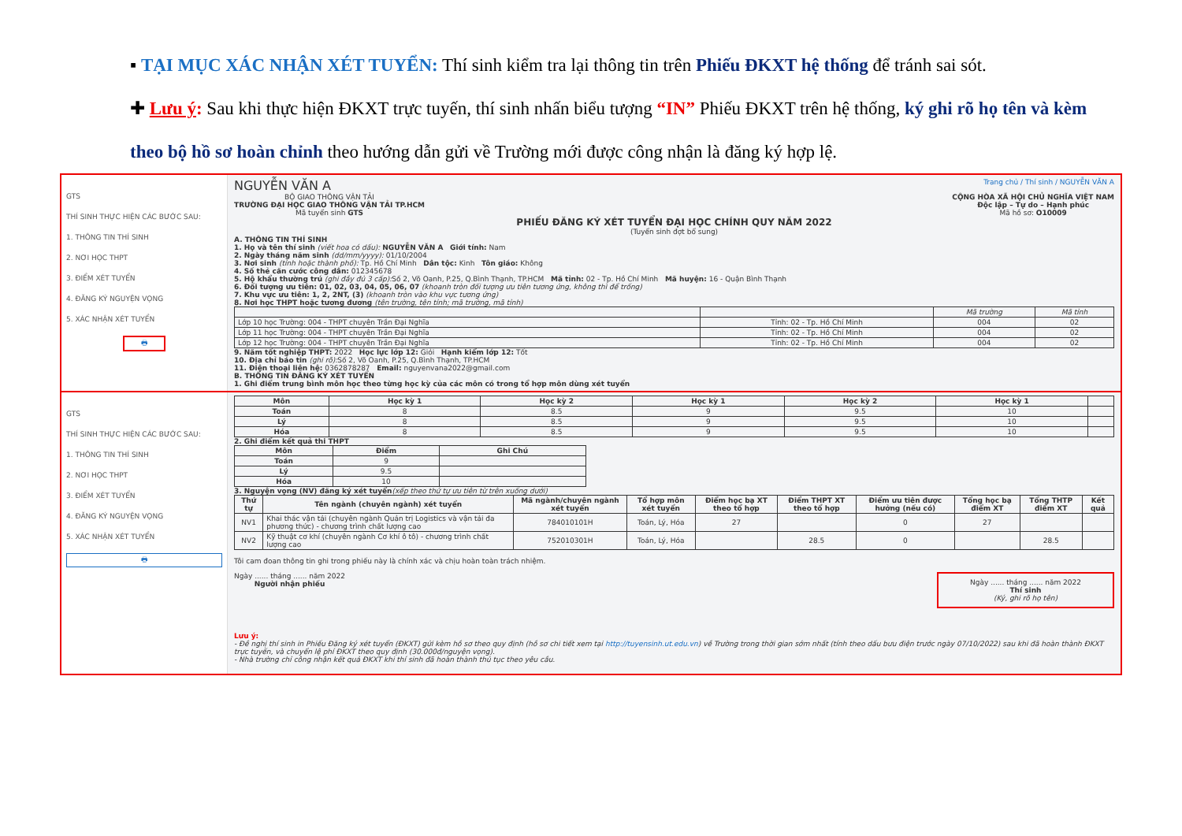▪ TẠI MỤC XÁC NHẬN XÉT TUYỂN: Thí sinh kiểm tra lại thông tin trên Phiếu ĐKXT hệ thống để tránh sai sót.
✚ Lưu ý: Sau khi thực hiện ĐKXT trực tuyến, thí sinh nhấn biểu tượng “IN” Phiếu ĐKXT trên hệ thống, ký ghi rõ họ tên và kèm theo bộ hồ sơ hoàn chỉnh theo hướng dẫn gửi về Trường mới được công nhận là đăng ký hợp lệ.
GTS
THÍ SINH THỰC HIỆN CÁC BƯỚC SAU:
1. THÔNG TIN THÍ SINH
2. NƠI HỌC THPT
3. ĐIỂM XÉT TUYỂN
4. ĐĂNG KÝ NGUYỆN VỌNG
5. XÁC NHẬN XÉT TUYỂN
🖶
NGUYỄN VĂN A Trang chủ / Thí sinh / NGUYỄN VĂN A
BỘ GIAO THÔNG VẬN TẢI
TRƯỜNG ĐẠI HỌC GIAO THÔNG VẬN TẢI TP.HCM
Mã tuyển sinh GTS
CỘNG HÒA XÃ HỘI CHỦ NGHĨA VIỆT NAM
Độc lập – Tự do – Hạnh phúc
Mã hồ sơ: O10009
PHIẾU ĐĂNG KÝ XÉT TUYỂN ĐẠI HỌC CHÍNH QUY NĂM 2022
(Tuyển sinh đợt bổ sung)
A. THÔNG TIN THÍ SINH
1. Họ và tên thí sinh (viết hoa có dấu): NGUYỄN VĂN A Giới tính: Nam
2. Ngày tháng năm sinh (dd/mm/yyyy): 01/10/2004
3. Nơi sinh (tỉnh hoặc thành phố): Tp. Hồ Chí Minh Dân tộc: Kinh Tôn giáo: Không
4. Số thẻ căn cước công dân: 012345678
5. Hộ khẩu thường trú (ghi đầy đủ 3 cấp): Số 2, Võ Oanh, P.25, Q.Bình Thạnh, TP.HCM Mã tỉnh: 02 - Tp. Hồ Chí Minh Mã huyện: 16 - Quận Bình Thạnh
6. Đối tượng ưu tiên: 01, 02, 03, 04, 05, 06, 07 (khoanh tròn đối tượng ưu tiên tương ứng, không thì để trống)
7. Khu vực ưu tiên: 1, 2, 2NT, (3) (khoanh tròn vào khu vực tương ứng)
8. Nơi học THPT hoặc tương đương (tên trường, tên tỉnh; mã trường, mã tỉnh)
| | | Mã trường | Mã tỉnh |
| Lớp 10 học Trường: 004 - THPT chuyên Trần Đại Nghĩa | Tỉnh: 02 - Tp. Hồ Chí Minh | 004 | 02 |
| Lớp 11 học Trường: 004 - THPT chuyên Trần Đại Nghĩa | Tỉnh: 02 - Tp. Hồ Chí Minh | 004 | 02 |
| Lớp 12 học Trường: 004 - THPT chuyên Trần Đại Nghĩa | Tỉnh: 02 - Tp. Hồ Chí Minh | 004 | 02 |
9. Năm tốt nghiệp THPT: 2022 Học lực lớp 12: Giỏi Hạnh kiểm lớp 12: Tốt
10. Địa chỉ báo tin (ghi rõ): Số 2, Võ Oanh, P.25, Q.Bình Thạnh, TP.HCM
11. Điện thoại liên hệ: 0362878287 Email: nguyenvana2022@gmail.com
B. THÔNG TIN ĐĂNG KÝ XÉT TUYỂN
1. Ghi điểm trung bình môn học theo từng học kỳ của các môn có trong tổ hợp môn dùng xét tuyển
GTS
THÍ SINH THỰC HIỆN CÁC BƯỚC SAU:
1. THÔNG TIN THÍ SINH
2. NƠI HỌC THPT
3. ĐIỂM XÉT TUYỂN
4. ĐĂNG KÝ NGUYỆN VỌNG
5. XÁC NHẬN XÉT TUYỂN
🖶
| Môn | Học kỳ 1 | Học kỳ 2 | Học kỳ 1 | Học kỳ 2 | Học kỳ 1 | |
| --- | --- | --- | --- | --- | --- | --- |
| Toán | 8 | 8.5 | 9 | 9.5 | 10 | |
| Lý | 8 | 8.5 | 9 | 9.5 | 10 | |
| Hóa | 8 | 8.5 | 9 | 9.5 | 10 | |
2. Ghi điểm kết quả thi THPT
| Môn | Điểm | Ghi Chú |
| --- | --- | --- |
| Toán | 9 | |
| Lý | 9.5 | |
| Hóa | 10 | |
3. Nguyện vọng (NV) đăng ký xét tuyển(xếp theo thứ tự ưu tiên từ trên xuống dưới)
| Thứ tự | Tên ngành (chuyên ngành) xét tuyển | Mã ngành/chuyên ngành xét tuyển | Tổ hợp môn xét tuyển | Điểm học bạ XT theo tổ hợp | Điểm THPT XT theo tổ hợp | Điểm ưu tiên được hưởng (nếu có) | Tổng học bạ điểm XT | Tổng THTP điểm XT | Kết quả |
| --- | --- | --- | --- | --- | --- | --- | --- | --- | --- |
| NV1 | Khai thác vận tải (chuyên ngành Quản trị Logistics và vận tải đa phương thức) - chương trình chất lượng cao | 784010101H | Toán, Lý, Hóa | 27 | | 0 | 27 | | |
| NV2 | Kỹ thuật cơ khí (chuyên ngành Cơ khí ô tô) - chương trình chất lượng cao | 752010301H | Toán, Lý, Hóa | | 28.5 | 0 | | 28.5 | |
Tôi cam đoan thông tin ghi trong phiếu này là chính xác và chịu hoàn toàn trách nhiệm.
Ngày ...... tháng ...... năm 2022
Người nhận phiếu
Ngày ...... tháng ...... năm 2022
Thí sinh
(Ký, ghi rõ họ tên)
Lưu ý:
- Đề nghị thí sinh in Phiếu Đăng ký xét tuyển (ĐKXT) gửi kèm hồ sơ theo quy định (hồ sơ chi tiết xem tại http://tuyensinh.ut.edu.vn) về Trường trong thời gian sớm nhất (tính theo dấu bưu điện trước ngày 07/10/2022) sau khi đã hoàn thành ĐKXT trực tuyến, và chuyển lệ phí ĐKXT theo quy định (30.000đ/nguyện vọng).
- Nhà trường chỉ công nhận kết quả ĐKXT khi thí sinh đã hoàn thành thủ tục theo yêu cầu.